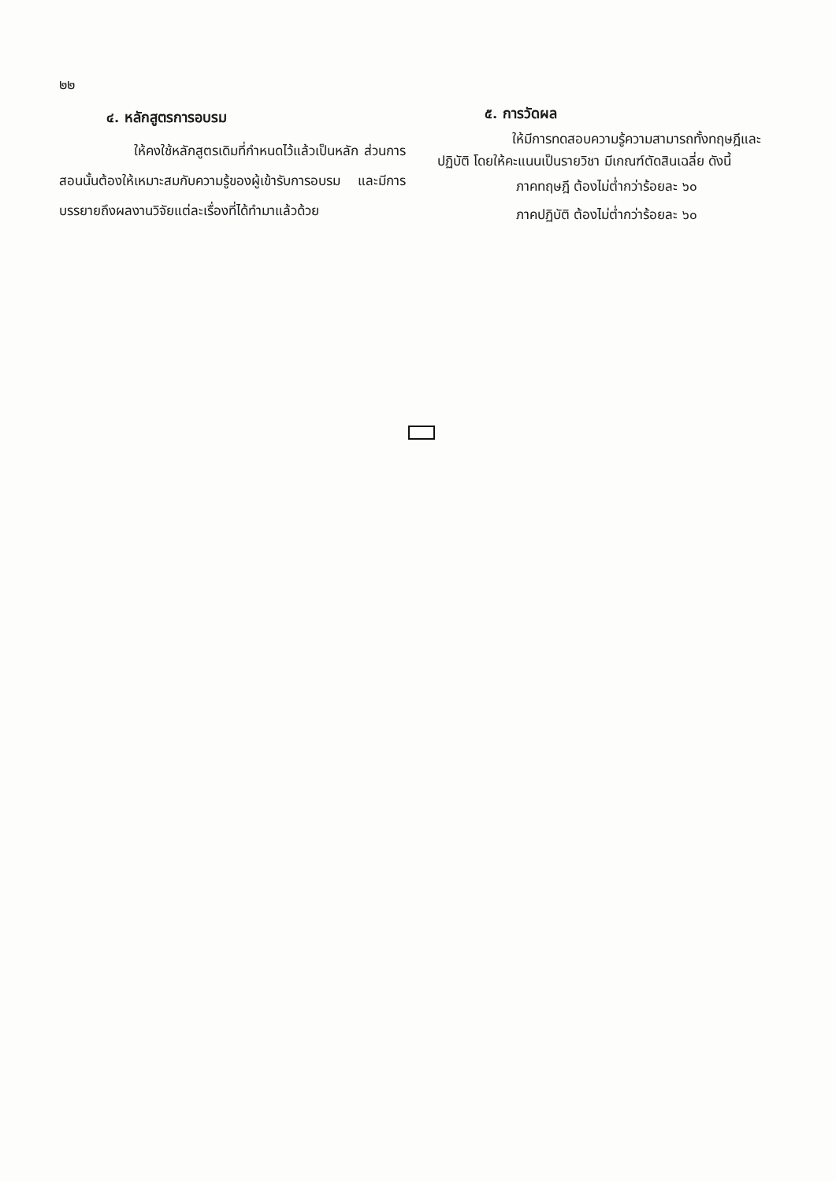๒๒
๔. หลักสูตรการอบรม
ให้คงใช้หลักสูตรเดิมที่กำหนดไว้แล้วเป็นหลัก ส่วนการสอนนั้นต้องให้เหมาะสมกับความรู้ของผู้เข้ารับการอบรม และมีการบรรยายถึงผลงานวิจัยแต่ละเรื่องที่ได้ทำมาแล้วด้วย
๕. การวัดผล
ให้มีการทดสอบความรู้ความสามารถทั้งทฤษฎีและปฏิบัติ โดยให้คะแนนเป็นรายวิชา มีเกณฑ์ตัดสินเฉลี่ย ดังนี้
ภาคทฤษฎี ต้องไม่ต่ำกว่าร้อยละ ๖๐
ภาคปฏิบัติ ต้องไม่ต่ำกว่าร้อยละ ๖๐